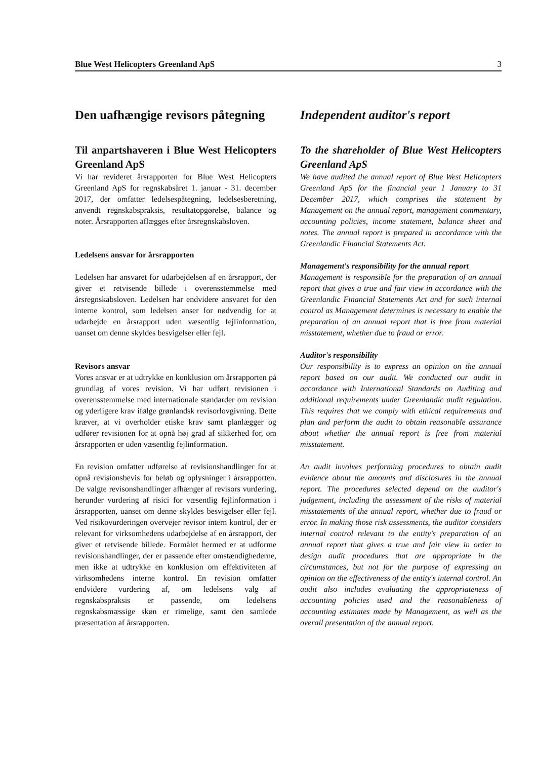Blue West Helicopters Greenland ApS 3
Den uafhængige revisors påtegning
Til anpartshaveren i Blue West Helicopters Greenland ApS
Vi har revideret årsrapporten for Blue West Helicopters Greenland ApS for regnskabsåret 1. januar - 31. december 2017, der omfatter ledelsespåtegning, ledelsesberetning, anvendt regnskabspraksis, resultatopgørelse, balance og noter. Årsrapporten aflægges efter årsregnskabsloven.
Ledelsens ansvar for årsrapporten
Ledelsen har ansvaret for udarbejdelsen af en årsrapport, der giver et retvisende billede i overensstemmelse med årsregnskabsloven. Ledelsen har endvidere ansvaret for den interne kontrol, som ledelsen anser for nødvendig for at udarbejde en årsrapport uden væsentlig fejlinformation, uanset om denne skyldes besvigelser eller fejl.
Revisors ansvar
Vores ansvar er at udtrykke en konklusion om årsrapporten på grundlag af vores revision. Vi har udført revisionen i overensstemmelse med internationale standarder om revision og yderligere krav ifølge grønlandsk revisorlovgivning. Dette kræver, at vi overholder etiske krav samt planlægger og udfører revisionen for at opnå høj grad af sikkerhed for, om årsrapporten er uden væsentlig fejlinformation.
En revision omfatter udførelse af revisionshandlinger for at opnå revisionsbevis for beløb og oplysninger i årsrapporten. De valgte revisonshandlinger afhænger af revisors vurdering, herunder vurdering af risici for væsentlig fejlinformation i årsrapporten, uanset om denne skyldes besvigelser eller fejl. Ved risikovurderingen overvejer revisor intern kontrol, der er relevant for virksomhedens udarbejdelse af en årsrapport, der giver et retvisende billede. Formålet hermed er at udforme revisionshandlinger, der er passende efter omstændighederne, men ikke at udtrykke en konklusion om effektiviteten af virksomhedens interne kontrol. En revision omfatter endvidere vurdering af, om ledelsens valg af regnskabspraksis er passende, om ledelsens regnskabsmæssige skøn er rimelige, samt den samlede præsentation af årsrapporten.
Independent auditor's report
To the shareholder of Blue West Helicopters Greenland ApS
We have audited the annual report of Blue West Helicopters Greenland ApS for the financial year 1 January to 31 December 2017, which comprises the statement by Management on the annual report, management commentary, accounting policies, income statement, balance sheet and notes. The annual report is prepared in accordance with the Greenlandic Financial Statements Act.
Management's responsibility for the annual report
Management is responsible for the preparation of an annual report that gives a true and fair view in accordance with the Greenlandic Financial Statements Act and for such internal control as Management determines is necessary to enable the preparation of an annual report that is free from material misstatement, whether due to fraud or error.
Auditor's responsibility
Our responsibility is to express an opinion on the annual report based on our audit. We conducted our audit in accordance with International Standards on Auditing and additional requirements under Greenlandic audit regulation. This requires that we comply with ethical requirements and plan and perform the audit to obtain reasonable assurance about whether the annual report is free from material misstatement.
An audit involves performing procedures to obtain audit evidence about the amounts and disclosures in the annual report. The procedures selected depend on the auditor's judgement, including the assessment of the risks of material misstatements of the annual report, whether due to fraud or error. In making those risk assessments, the auditor considers internal control relevant to the entity's preparation of an annual report that gives a true and fair view in order to design audit procedures that are appropriate in the circumstances, but not for the purpose of expressing an opinion on the effectiveness of the entity's internal control. An audit also includes evaluating the appropriateness of accounting policies used and the reasonableness of accounting estimates made by Management, as well as the overall presentation of the annual report.